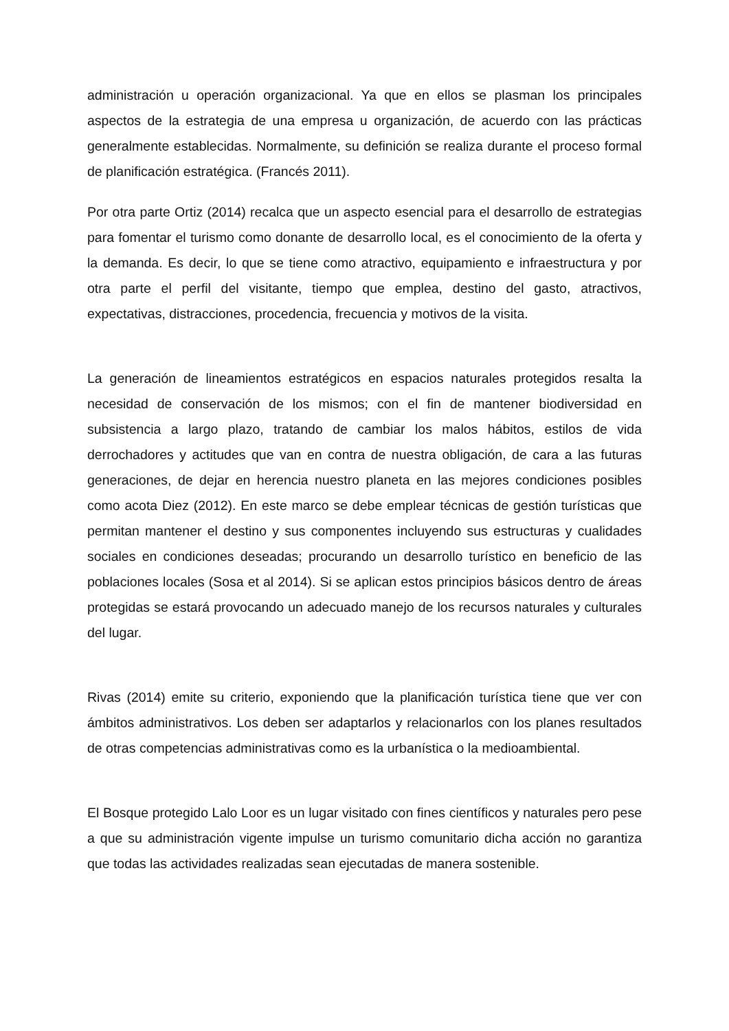administración u operación organizacional. Ya que en ellos se plasman los principales aspectos de la estrategia de una empresa u organización, de acuerdo con las prácticas generalmente establecidas. Normalmente, su definición se realiza durante el proceso formal de planificación estratégica. (Francés 2011).
Por otra parte Ortiz (2014) recalca que un aspecto esencial para el desarrollo de estrategias para fomentar el turismo como donante de desarrollo local, es el conocimiento de la oferta y la demanda. Es decir, lo que se tiene como atractivo, equipamiento e infraestructura y por otra parte el perfil del visitante, tiempo que emplea, destino del gasto, atractivos, expectativas, distracciones, procedencia, frecuencia y motivos de la visita.
La generación de lineamientos estratégicos en espacios naturales protegidos resalta la necesidad de conservación de los mismos; con el fin de mantener biodiversidad en subsistencia a largo plazo, tratando de cambiar los malos hábitos, estilos de vida derrochadores y actitudes que van en contra de nuestra obligación, de cara a las futuras generaciones, de dejar en herencia nuestro planeta en las mejores condiciones posibles como acota Diez (2012). En este marco se debe emplear técnicas de gestión turísticas que permitan mantener el destino y sus componentes incluyendo sus estructuras y cualidades sociales en condiciones deseadas; procurando un desarrollo turístico en beneficio de las poblaciones locales (Sosa et al 2014). Si se aplican estos principios básicos dentro de áreas protegidas se estará provocando un adecuado manejo de los recursos naturales y culturales del lugar.
Rivas (2014) emite su criterio, exponiendo que la planificación turística tiene que ver con ámbitos administrativos. Los deben ser adaptarlos y relacionarlos con los planes resultados de otras competencias administrativas como es la urbanística o la medioambiental.
El Bosque protegido Lalo Loor es un lugar visitado con fines científicos y naturales pero pese a que su administración vigente impulse un turismo comunitario dicha acción no garantiza que todas las actividades realizadas sean ejecutadas de manera sostenible.